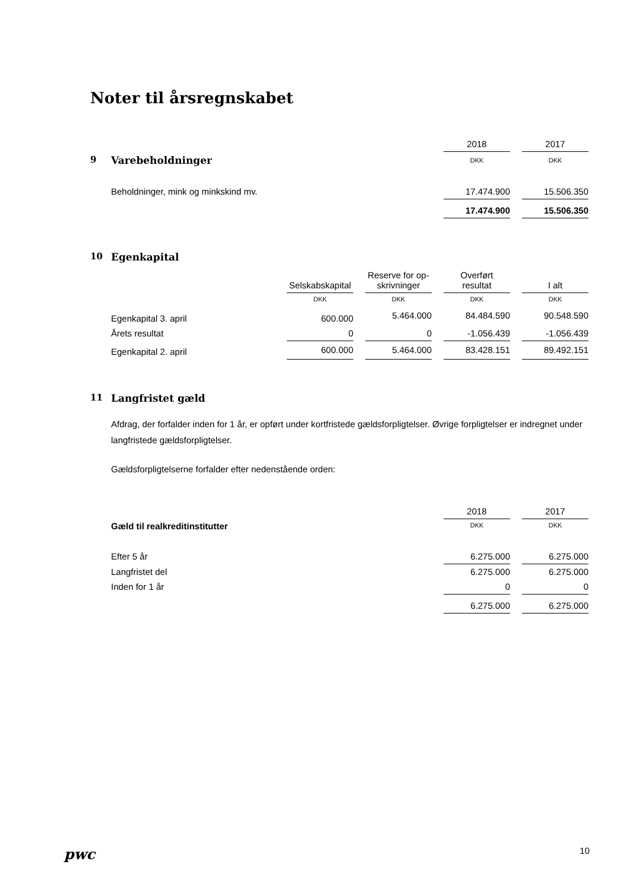Noter til årsregnskabet
| | 2018 | | 2017 |
| 9 Varebeholdninger | DKK | | DKK |
| Beholdninger, mink og minkskind mv. | 17.474.900 | | 15.506.350 |
| | 17.474.900 | | 15.506.350 |
10 Egenkapital
| | Selskabskapital | | Reserve for op- skrivninger | | Overført resultat | | I alt |
| | DKK | | DKK | | DKK | | DKK |
| Egenkapital 3. april | 600.000 | | 5.464.000 | | 84.484.590 | | 90.548.590 |
| Årets resultat | 0 | | 0 | | -1.056.439 | | -1.056.439 |
| Egenkapital 2. april | 600.000 | | 5.464.000 | | 83.428.151 | | 89.492.151 |
11 Langfristet gæld
Afdrag, der forfalder inden for 1 år, er opført under kortfristede gældsforpligtelser. Øvrige forpligtelser er indregnet under langfristede gældsforpligtelser.
Gældsforpligtelserne forfalder efter nedenstående orden:
| | 2018 | | 2017 |
| Gæld til realkreditinstitutter | DKK | | DKK |
| Efter 5 år | 6.275.000 | | 6.275.000 |
| Langfristet del | 6.275.000 | | 6.275.000 |
| Inden for 1 år | 0 | | 0 |
| | 6.275.000 | | 6.275.000 |
pwc 10